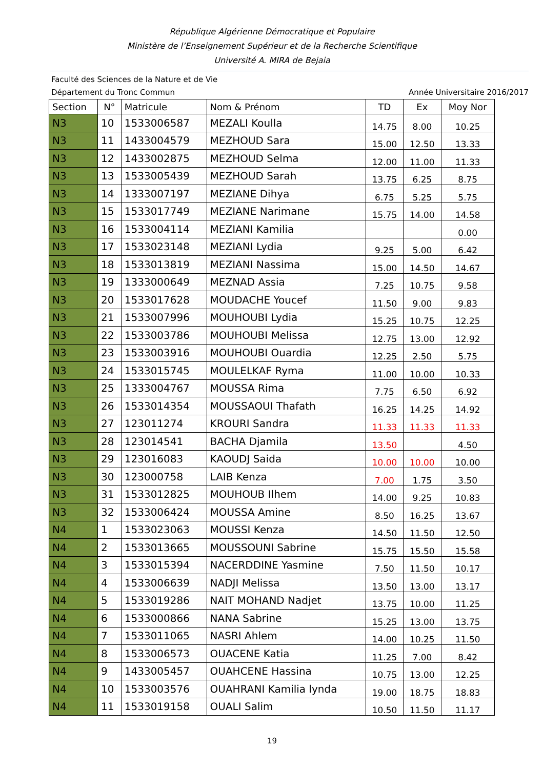République Algérienne Démocratique et Populaire
Ministère de l’Enseignement Supérieur et de la Recherche Scientifique
Université A. MIRA de Bejaia
Faculté des Sciences de la Nature et de Vie
Département du Tronc Commun Année Universitaire 2016/2017
| Section | N° | Matricule | Nom & Prénom | TD | Ex | Moy Nor |
| --- | --- | --- | --- | --- | --- | --- |
| N3 | 10 | 1533006587 | MEZALI Koulla | 14.75 | 8.00 | 10.25 |
| N3 | 11 | 1433004579 | MEZHOUD Sara | 15.00 | 12.50 | 13.33 |
| N3 | 12 | 1433002875 | MEZHOUD Selma | 12.00 | 11.00 | 11.33 |
| N3 | 13 | 1533005439 | MEZHOUD Sarah | 13.75 | 6.25 | 8.75 |
| N3 | 14 | 1333007197 | MEZIANE Dihya | 6.75 | 5.25 | 5.75 |
| N3 | 15 | 1533017749 | MEZIANE Narimane | 15.75 | 14.00 | 14.58 |
| N3 | 16 | 1533004114 | MEZIANI Kamilia | | | 0.00 |
| N3 | 17 | 1533023148 | MEZIANI Lydia | 9.25 | 5.00 | 6.42 |
| N3 | 18 | 1533013819 | MEZIANI Nassima | 15.00 | 14.50 | 14.67 |
| N3 | 19 | 1333000649 | MEZNAD Assia | 7.25 | 10.75 | 9.58 |
| N3 | 20 | 1533017628 | MOUDACHE Youcef | 11.50 | 9.00 | 9.83 |
| N3 | 21 | 1533007996 | MOUHOUBI Lydia | 15.25 | 10.75 | 12.25 |
| N3 | 22 | 1533003786 | MOUHOUBI Melissa | 12.75 | 13.00 | 12.92 |
| N3 | 23 | 1533003916 | MOUHOUBI Ouardia | 12.25 | 2.50 | 5.75 |
| N3 | 24 | 1533015745 | MOULELKAF Ryma | 11.00 | 10.00 | 10.33 |
| N3 | 25 | 1333004767 | MOUSSA Rima | 7.75 | 6.50 | 6.92 |
| N3 | 26 | 1533014354 | MOUSSAOUI Thafath | 16.25 | 14.25 | 14.92 |
| N3 | 27 | 123011274 | KROURI Sandra | 11.33 | 11.33 | 11.33 |
| N3 | 28 | 123014541 | BACHA Djamila | 13.50 | | 4.50 |
| N3 | 29 | 123016083 | KAOUDJ Saida | 10.00 | 10.00 | 10.00 |
| N3 | 30 | 123000758 | LAIB Kenza | 7.00 | 1.75 | 3.50 |
| N3 | 31 | 1533012825 | MOUHOUB Ilhem | 14.00 | 9.25 | 10.83 |
| N3 | 32 | 1533006424 | MOUSSA Amine | 8.50 | 16.25 | 13.67 |
| N4 | 1 | 1533023063 | MOUSSI Kenza | 14.50 | 11.50 | 12.50 |
| N4 | 2 | 1533013665 | MOUSSOUNI Sabrine | 15.75 | 15.50 | 15.58 |
| N4 | 3 | 1533015394 | NACERDDINE Yasmine | 7.50 | 11.50 | 10.17 |
| N4 | 4 | 1533006639 | NADJI Melissa | 13.50 | 13.00 | 13.17 |
| N4 | 5 | 1533019286 | NAIT MOHAND Nadjet | 13.75 | 10.00 | 11.25 |
| N4 | 6 | 1533000866 | NANA Sabrine | 15.25 | 13.00 | 13.75 |
| N4 | 7 | 1533011065 | NASRI Ahlem | 14.00 | 10.25 | 11.50 |
| N4 | 8 | 1533006573 | OUACENE Katia | 11.25 | 7.00 | 8.42 |
| N4 | 9 | 1433005457 | OUAHCENE Hassina | 10.75 | 13.00 | 12.25 |
| N4 | 10 | 1533003576 | OUAHRANI Kamilia lynda | 19.00 | 18.75 | 18.83 |
| N4 | 11 | 1533019158 | OUALI Salim | 10.50 | 11.50 | 11.17 |
19